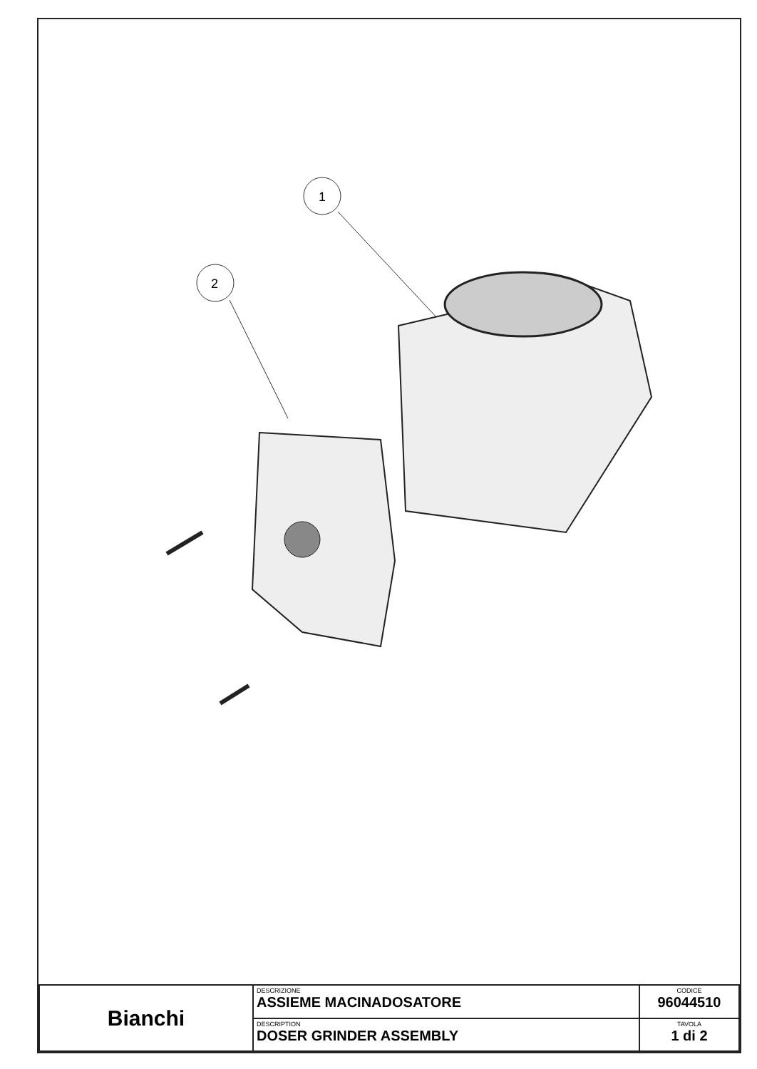1
2
| Bianchi | DESCRIZIONE ASSIEME MACINADOSATORE | CODICE 96044510 |
| | DESCRIPTION DOSER GRINDER ASSEMBLY | TAVOLA 1 di 2 |